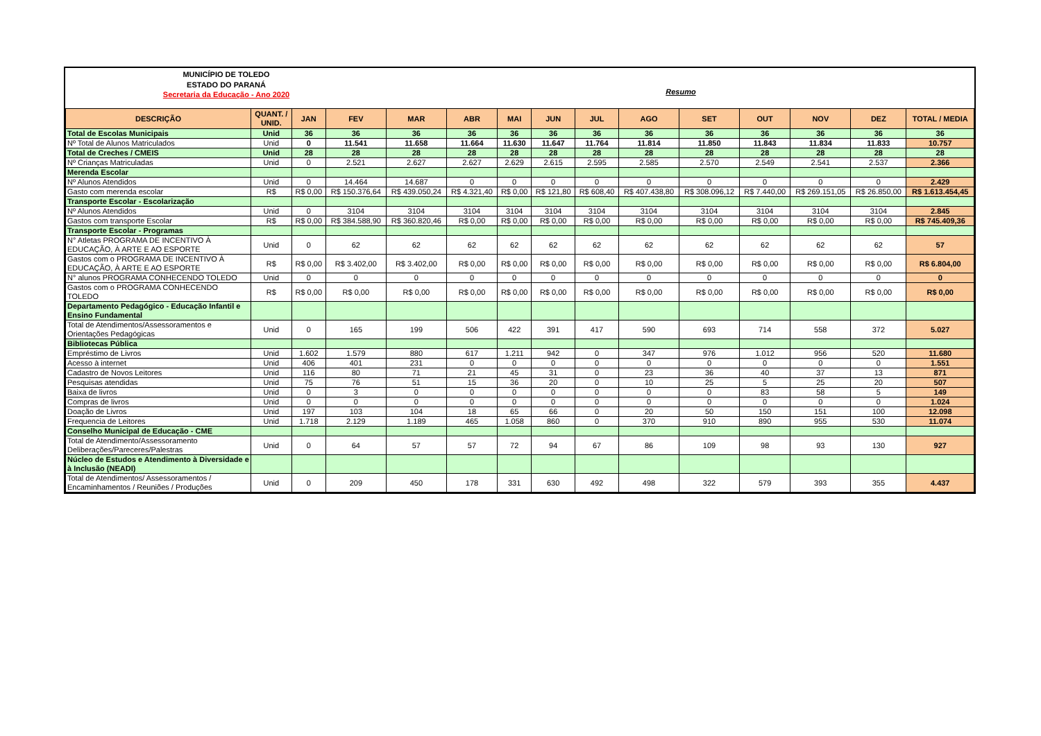MUNICÍPIO DE TOLEDO
ESTADO DO PARANÁ
Secretaria da Educação - Ano 2020
Resumo
| DESCRIÇÃO | QUANT. / UNID. | JAN | FEV | MAR | ABR | MAI | JUN | JUL | AGO | SET | OUT | NOV | DEZ | TOTAL / MEDIA |
| --- | --- | --- | --- | --- | --- | --- | --- | --- | --- | --- | --- | --- | --- | --- |
| Total de Escolas Municipais | Unid | 36 | 36 | 36 | 36 | 36 | 36 | 36 | 36 | 36 | 36 | 36 | 36 | 36 |
| Nº Total de Alunos Matriculados | Unid | 0 | 11.541 | 11.658 | 11.664 | 11.630 | 11.647 | 11.764 | 11.814 | 11.850 | 11.843 | 11.834 | 11.833 | 10.757 |
| Total de Creches / CMEIS | Unid | 28 | 28 | 28 | 28 | 28 | 28 | 28 | 28 | 28 | 28 | 28 | 28 | 28 |
| Nº Crianças Matriculadas | Unid | 0 | 2.521 | 2.627 | 2.627 | 2.629 | 2.615 | 2.595 | 2.585 | 2.570 | 2.549 | 2.541 | 2.537 | 2.366 |
| Merenda Escolar | | | | | | | | | | | | | | |
| Nº Alunos Atendidos | Unid | 0 | 14.464 | 14.687 | 0 | 0 | 0 | 0 | 0 | 0 | 0 | 0 | 0 | 2.429 |
| Gasto com merenda escolar | R$ | R$ 0,00 | R$ 150.376,64 | R$ 439.050,24 | R$ 4.321,40 | R$ 0,00 | R$ 121,80 | R$ 608,40 | R$ 407.438,80 | R$ 308.096,12 | R$ 7.440,00 | R$ 269.151,05 | R$ 26.850,00 | R$ 1.613.454,45 |
| Transporte Escolar - Escolarização | | | | | | | | | | | | | | |
| Nº Alunos Atendidos | Unid | 0 | 3104 | 3104 | 3104 | 3104 | 3104 | 3104 | 3104 | 3104 | 3104 | 3104 | 3104 | 2.845 |
| Gastos com transporte Escolar | R$ | R$ 0,00 | R$ 384.588,90 | R$ 360.820,46 | R$ 0,00 | R$ 0,00 | R$ 0,00 | R$ 0,00 | R$ 0,00 | R$ 0,00 | R$ 0,00 | R$ 0,00 | R$ 0,00 | R$ 745.409,36 |
| Transporte Escolar - Programas | | | | | | | | | | | | | | |
| N° Atletas PROGRAMA DE INCENTIVO À EDUCAÇÃO, À ARTE E AO ESPORTE | Unid | 0 | 62 | 62 | 62 | 62 | 62 | 62 | 62 | 62 | 62 | 62 | 62 | 57 |
| Gastos com o PROGRAMA DE INCENTIVO À EDUCAÇÃO, À ARTE E AO ESPORTE | R$ | R$ 0,00 | R$ 3.402,00 | R$ 3.402,00 | R$ 0,00 | R$ 0,00 | R$ 0,00 | R$ 0,00 | R$ 0,00 | R$ 0,00 | R$ 0,00 | R$ 0,00 | R$ 0,00 | R$ 6.804,00 |
| N° alunos PROGRAMA CONHECENDO TOLEDO | Unid | 0 | 0 | 0 | 0 | 0 | 0 | 0 | 0 | 0 | 0 | 0 | 0 | 0 |
| Gastos com o PROGRAMA CONHECENDO TOLEDO | R$ | R$ 0,00 | R$ 0,00 | R$ 0,00 | R$ 0,00 | R$ 0,00 | R$ 0,00 | R$ 0,00 | R$ 0,00 | R$ 0,00 | R$ 0,00 | R$ 0,00 | R$ 0,00 | R$ 0,00 |
| Departamento Pedagógico - Educação Infantil e Ensino Fundamental | | | | | | | | | | | | | | |
| Total de Atendimentos/Assessoramentos e Orientações Pedagógicas | Unid | 0 | 165 | 199 | 506 | 422 | 391 | 417 | 590 | 693 | 714 | 558 | 372 | 5.027 |
| Bibliotecas Pública | | | | | | | | | | | | | | |
| Empréstimo de Livros | Unid | 1.602 | 1.579 | 880 | 617 | 1.211 | 942 | 0 | 347 | 976 | 1.012 | 956 | 520 | 11.680 |
| Acesso à internet | Unid | 406 | 401 | 231 | 0 | 0 | 0 | 0 | 0 | 0 | 0 | 0 | 0 | 1.551 |
| Cadastro de Novos Leitores | Unid | 116 | 80 | 71 | 21 | 45 | 31 | 0 | 23 | 36 | 40 | 37 | 13 | 871 |
| Pesquisas atendidas | Unid | 75 | 76 | 51 | 15 | 36 | 20 | 0 | 10 | 25 | 5 | 25 | 20 | 507 |
| Baixa de livros | Unid | 0 | 3 | 0 | 0 | 0 | 0 | 0 | 0 | 0 | 83 | 58 | 5 | 149 |
| Compras de livros | Unid | 0 | 0 | 0 | 0 | 0 | 0 | 0 | 0 | 0 | 0 | 0 | 0 | 1.024 |
| Doação de Livros | Unid | 197 | 103 | 104 | 18 | 65 | 66 | 0 | 20 | 50 | 150 | 151 | 100 | 12.098 |
| Frequencia de Leitores | Unid | 1.718 | 2.129 | 1.189 | 465 | 1.058 | 860 | 0 | 370 | 910 | 890 | 955 | 530 | 11.074 |
| Conselho Municipal de Educação - CME | | | | | | | | | | | | | | |
| Total de Atendimento/Assessoramento Deliberações/Pareceres/Palestras | Unid | 0 | 64 | 57 | 57 | 72 | 94 | 67 | 86 | 109 | 98 | 93 | 130 | 927 |
| Núcleo de Estudos e Atendimento à Diversidade e à Inclusão (NEADI) | | | | | | | | | | | | | | |
| Total de Atendimentos/ Assessoramentos / Encaminhamentos / Reuniões / Produções | Unid | 0 | 209 | 450 | 178 | 331 | 630 | 492 | 498 | 322 | 579 | 393 | 355 | 4.437 |